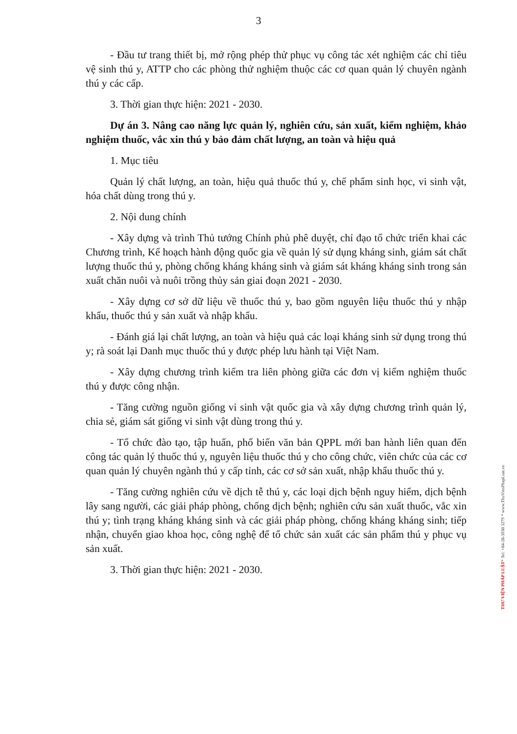3
- Đầu tư trang thiết bị, mở rộng phép thử phục vụ công tác xét nghiệm các chỉ tiêu vệ sinh thú y, ATTP cho các phòng thử nghiệm thuộc các cơ quan quản lý chuyên ngành thú y các cấp.
3. Thời gian thực hiện: 2021 - 2030.
Dự án 3. Nâng cao năng lực quản lý, nghiên cứu, sản xuất, kiểm nghiệm, khảo nghiệm thuốc, vắc xin thú y bảo đảm chất lượng, an toàn và hiệu quả
1. Mục tiêu
Quản lý chất lượng, an toàn, hiệu quả thuốc thú y, chế phẩm sinh học, vi sinh vật, hóa chất dùng trong thú y.
2. Nội dung chính
- Xây dựng và trình Thủ tướng Chính phủ phê duyệt, chỉ đạo tổ chức triển khai các Chương trình, Kế hoạch hành động quốc gia về quản lý sử dụng kháng sinh, giám sát chất lượng thuốc thú y, phòng chống kháng kháng sinh và giám sát kháng kháng sinh trong sản xuất chăn nuôi và nuôi trồng thủy sản giai đoạn 2021 - 2030.
- Xây dựng cơ sở dữ liệu về thuốc thú y, bao gồm nguyên liệu thuốc thú y nhập khẩu, thuốc thú y sản xuất và nhập khẩu.
- Đánh giá lại chất lượng, an toàn và hiệu quả các loại kháng sinh sử dụng trong thú y; rà soát lại Danh mục thuốc thú y được phép lưu hành tại Việt Nam.
- Xây dựng chương trình kiểm tra liên phòng giữa các đơn vị kiểm nghiệm thuốc thú y được công nhận.
- Tăng cường nguồn giống vi sinh vật quốc gia và xây dựng chương trình quản lý, chia sẻ, giám sát giống vi sinh vật dùng trong thú y.
- Tổ chức đào tạo, tập huấn, phổ biến văn bản QPPL mới ban hành liên quan đến công tác quản lý thuốc thú y, nguyên liệu thuốc thú y cho công chức, viên chức của các cơ quan quản lý chuyên ngành thú y cấp tỉnh, các cơ sở sản xuất, nhập khẩu thuốc thú y.
- Tăng cường nghiên cứu về dịch tễ thú y, các loại dịch bệnh nguy hiểm, dịch bệnh lây sang người, các giải pháp phòng, chống dịch bệnh; nghiên cứu sản xuất thuốc, vắc xin thú y; tình trạng kháng kháng sinh và các giải pháp phòng, chống kháng kháng sinh; tiếp nhận, chuyển giao khoa học, công nghệ để tổ chức sản xuất các sản phẩm thú y phục vụ sản xuất.
3. Thời gian thực hiện: 2021 - 2030.
THƯ VIỆN PHÁP LUẬT* Tel: +84-28-3930 3279 * www.ThuVienPhapLuat.vn